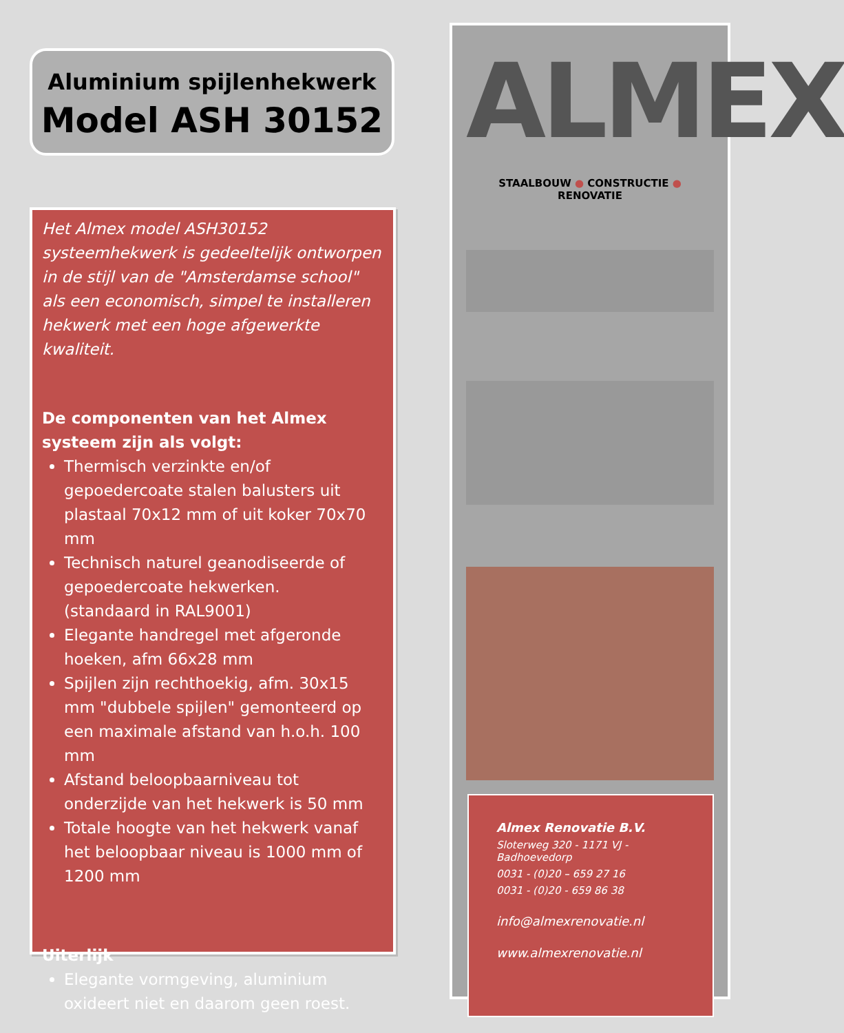Aluminium spijlenhekwerk
Model ASH 30152
Het Almex model ASH30152 systeemhekwerk is gedeeltelijk ontworpen in de stijl van de "Amsterdamse school" als een economisch, simpel te installeren hekwerk met een hoge afgewerkte kwaliteit.
De componenten van het Almex systeem zijn als volgt:
Thermisch verzinkte en/of gepoedercoate stalen balusters uit plastaal 70x12 mm of uit koker 70x70 mm
Technisch naturel geanodiseerde of gepoedercoate hekwerken.
(standaard in RAL9001)
Elegante handregel met afgeronde hoeken, afm 66x28 mm
Spijlen zijn rechthoekig, afm. 30x15 mm "dubbele spijlen" gemonteerd op een maximale afstand van h.o.h. 100 mm
Afstand beloopbaarniveau tot onderzijde van het hekwerk is 50 mm
Totale hoogte van het hekwerk vanaf het beloopbaar niveau is 1000 mm of 1200 mm
Uiterlijk
Elegante vormgeving, aluminium oxideert niet en daarom geen roest.
ALMEX
STAALBOUW ● CONSTRUCTIE ● RENOVATIE
Almex Renovatie B.V.
Sloterweg 320 - 1171 VJ - Badhoevedorp
0031 - (0)20 – 659 27 16
0031 - (0)20 - 659 86 38
info@almexrenovatie.nl
www.almexrenovatie.nl